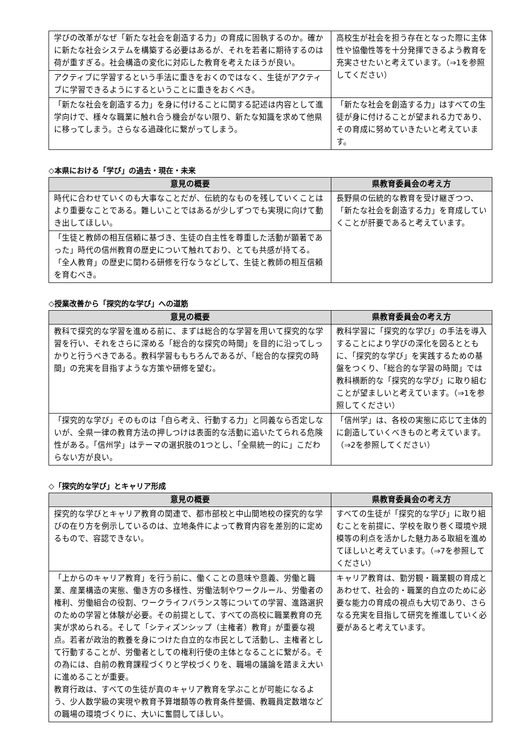| 学びの改革がなぜ「新たな社会を創造する力」の育成に固執するのか。確かに新たな社会システムを構築する必要はあるが、それを若者に期待するのは荷が重すぎる。社会構造の変化に対応した教育を考えたほうが良い。 | 高校生が社会を担う存在となった際に主体性や協働性等を十分発揮できるよう教育を充実させたいと考えています。（⇒1を参照してください） |
| アクティブに学習するという手法に重きをおくのではなく、生徒がアクティブに学習できるようにするということに重きをおくべき。 | |
| 「新たな社会を創造する力」を身に付けることに関する記述は内容として進学向けで、様々な職業に触れ合う機会がない限り、新たな知識を求めて他県に移ってしまう。さらなる過疎化に繋がってしまう。 | 「新たな社会を創造する力」はすべての生徒が身に付けることが望まれる力であり、その育成に努めていきたいと考えています。 |
◇本県における「学び」の過去・現在・未来
| 意見の概要 | 県教育委員会の考え方 |
| --- | --- |
| 時代に合わせていくのも大事なことだが、伝統的なものを残していくことはより重要なことである。難しいことではあるが少しずつでも実現に向けて動き出してほしい。 | 長野県の伝統的な教育を受け継ぎつつ、「新たな社会を創造する力」を育成していくことが肝要であると考えています。 |
| 「生徒と教師の相互信頼に基づき、生徒の自主性を尊重した活動が顕著であった」時代の信州教育の歴史について触れており、とても共感が持てる。「全人教育」の歴史に関わる研修を行なうなどして、生徒と教師の相互信頼を育むべき。 | |
◇授業改善から「探究的な学び」への道筋
| 意見の概要 | 県教育委員会の考え方 |
| --- | --- |
| 教科で探究的な学習を進める前に、まずは総合的な学習を用いて探究的な学習を行い、それをさらに深める「総合的な探究の時間」を目的に沿ってしっかりと行うべきである。教科学習ももちろんであるが、「総合的な探究の時間」の充実を目指すような方策や研修を望む。 | 教科学習に「探究的な学び」の手法を導入することにより学びの深化を図るとともに、「探究的な学び」を実践するための基盤をつくり、「総合的な学習の時間」では教科横断的な「探究的な学び」に取り組むことが望ましいと考えています。（⇒1を参照してください） |
| 「探究的な学び」そのものは「自ら考え、行動する力」と同義なら否定しないが、全県一律の教育方法の押しつけは表面的な活動に追いたてられる危険性がある。「信州学」はテーマの選択肢の1つとし、「全県統一的に」こだわらない方が良い。 | 「信州学」は、各校の実態に応じて主体的に創造していくべきものと考えています。 （⇒2を参照してください） |
◇「探究的な学び」とキャリア形成
| 意見の概要 | 県教育委員会の考え方 |
| --- | --- |
| 探究的な学びとキャリア教育の関連で、都市部校と中山間地校の探究的な学びの在り方を例示しているのは、立地条件によって教育内容を差別的に定めるもので、容認できない。 | すべての生徒が「探究的な学び」に取り組むことを前提に、学校を取り巻く環境や規模等の利点を活かした魅力ある取組を進めてほしいと考えています。（⇒7を参照してください） |
| 「上からのキャリア教育」を行う前に、働くことの意味や意義、労働と職業、産業構造の実態、働き方の多様性、労働法制やワークルール、労働者の権利、労働組合の役割、ワークライフバランス等についての学習、進路選択のための学習と体験が必要。その前提として、すべての高校に職業教育の充実が求められる。そして「シティズンシップ（主権者）教育」が重要な視点。若者が政治的教養を身につけた自立的な市民として活動し、主権者として行動することが、労働者としての権利行使の主体となることに繋がる。その為には、自前の教育課程づくりと学校づくりを、職場の議論を踏まえ大いに進めることが重要。 教育行政は、すべての生徒が真のキャリア教育を学ぶことが可能になるよう、少人数学級の実現や教育予算増額等の教育条件整備、教職員定数増などの職場の環境づくりに、大いに奮闘してほしい。 | キャリア教育は、勤労観・職業観の育成とあわせて、社会的・職業的自立のために必要な能力の育成の視点も大切であり、さらなる充実を目指して研究を推進していく必要があると考えています。 |